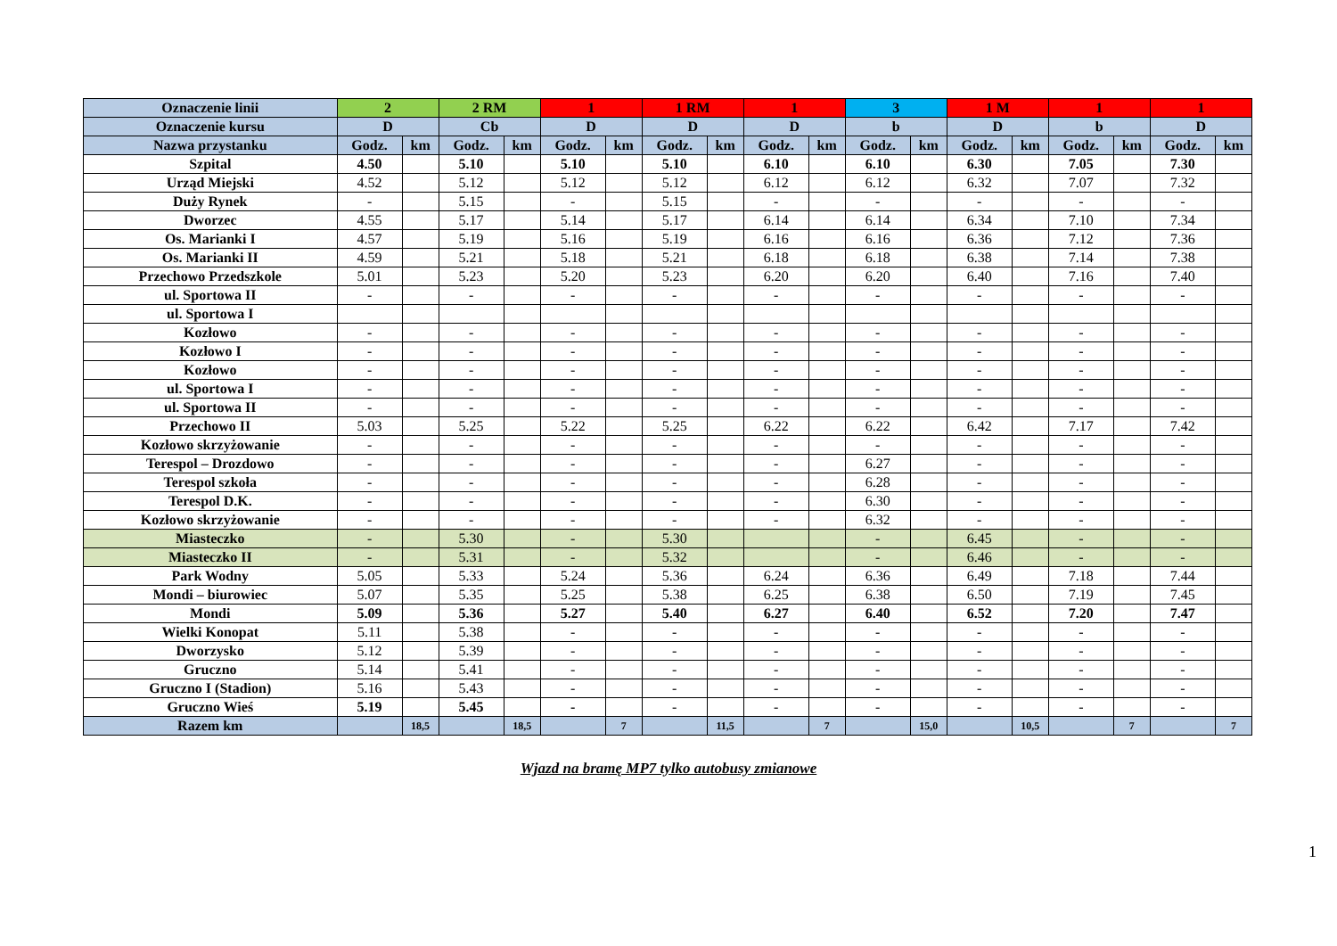| Oznaczenie linii | 2 | | 2 RM | | 1 | | 1 RM | | 1 | | 3 | | 1 M | | 1 | | 1 | |
| --- | --- | --- | --- | --- | --- | --- | --- | --- | --- | --- | --- | --- | --- | --- | --- | --- | --- | --- |
| Oznaczenie kursu | D | | Cb | | D | | D | | D | | b | | D | | b | | D | |
| Nazwa przystanku | Godz. | km | Godz. | km | Godz. | km | Godz. | km | Godz. | km | Godz. | km | Godz. | km | Godz. | km | Godz. | km |
| Szpital | 4.50 | | 5.10 | | 5.10 | | 5.10 | | 6.10 | | 6.10 | | 6.30 | | 7.05 | | 7.30 | |
| Urząd Miejski | 4.52 | | 5.12 | | 5.12 | | 5.12 | | 6.12 | | 6.12 | | 6.32 | | 7.07 | | 7.32 | |
| Duży Rynek | - | | 5.15 | | - | | 5.15 | | - | | - | | - | | - | | - | |
| Dworzec | 4.55 | | 5.17 | | 5.14 | | 5.17 | | 6.14 | | 6.14 | | 6.34 | | 7.10 | | 7.34 | |
| Os. Marianki I | 4.57 | | 5.19 | | 5.16 | | 5.19 | | 6.16 | | 6.16 | | 6.36 | | 7.12 | | 7.36 | |
| Os. Marianki II | 4.59 | | 5.21 | | 5.18 | | 5.21 | | 6.18 | | 6.18 | | 6.38 | | 7.14 | | 7.38 | |
| Przechowo Przedszkole | 5.01 | | 5.23 | | 5.20 | | 5.23 | | 6.20 | | 6.20 | | 6.40 | | 7.16 | | 7.40 | |
| ul. Sportowa II | - | | - | | - | | - | | - | | - | | - | | - | | - | |
| ul. Sportowa I | | | | | | | | | | | | | | | | | | |
| Kozłowo | - | | - | | - | | - | | - | | - | | - | | - | | - | |
| Kozłowo I | - | | - | | - | | - | | - | | - | | - | | - | | - | |
| Kozłowo | - | | - | | - | | - | | - | | - | | - | | - | | - | |
| ul. Sportowa I | - | | - | | - | | - | | - | | - | | - | | - | | - | |
| ul. Sportowa II | - | | - | | - | | - | | - | | - | | - | | - | | - | |
| Przechowo II | 5.03 | | 5.25 | | 5.22 | | 5.25 | | 6.22 | | 6.22 | | 6.42 | | 7.17 | | 7.42 | |
| Kozłowo skrzyżowanie | - | | - | | - | | - | | - | | - | | - | | - | | - | |
| Terespol – Drozdowo | - | | - | | - | | - | | - | | 6.27 | | - | | - | | - | |
| Terespol szkoła | - | | - | | - | | - | | - | | 6.28 | | - | | - | | - | |
| Terespol D.K. | - | | - | | - | | - | | - | | 6.30 | | - | | - | | - | |
| Kozłowo skrzyżowanie | - | | - | | - | | - | | - | | 6.32 | | - | | - | | - | |
| Miasteczko | - | | 5.30 | | - | | 5.30 | | | | - | | 6.45 | | - | | - | |
| Miasteczko II | - | | 5.31 | | - | | 5.32 | | | | - | | 6.46 | | - | | - | |
| Park Wodny | 5.05 | | 5.33 | | 5.24 | | 5.36 | | 6.24 | | 6.36 | | 6.49 | | 7.18 | | 7.44 | |
| Mondi – biurowiec | 5.07 | | 5.35 | | 5.25 | | 5.38 | | 6.25 | | 6.38 | | 6.50 | | 7.19 | | 7.45 | |
| Mondi | 5.09 | | 5.36 | | 5.27 | | 5.40 | | 6.27 | | 6.40 | | 6.52 | | 7.20 | | 7.47 | |
| Wielki Konopat | 5.11 | | 5.38 | | - | | - | | - | | - | | - | | - | | - | |
| Dworzysko | 5.12 | | 5.39 | | - | | - | | - | | - | | - | | - | | - | |
| Gruczno | 5.14 | | 5.41 | | - | | - | | - | | - | | - | | - | | - | |
| Gruczno I (Stadion) | 5.16 | | 5.43 | | - | | - | | - | | - | | - | | - | | - | |
| Gruczno Wieś | 5.19 | | 5.45 | | - | | - | | - | | - | | - | | - | | - | |
| Razem km | | 18,5 | | 18,5 | | 7 | | 11,5 | | 7 | | 15,0 | | 10,5 | | 7 | | 7 |
Wjazd na bramę MP7 tylko autobusy zmianowe
1